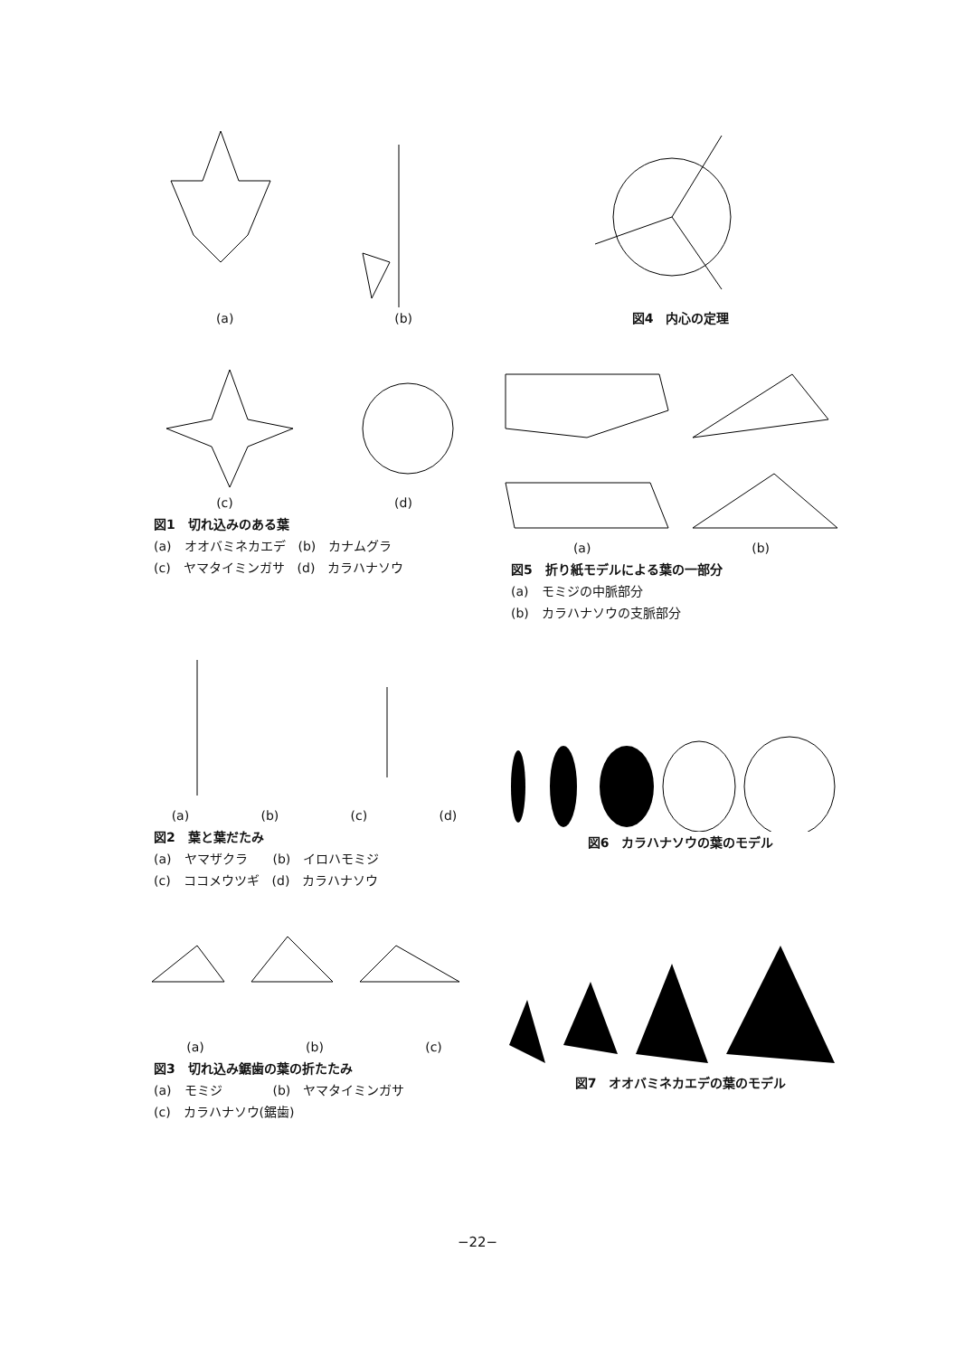(a) (b)
図4　内心の定理
(c) (d)
図1　切れ込みのある葉
(a)　オオバミネカエデ　(b)　カナムグラ
(c)　ヤマタイミンガサ　(d)　カラハナソウ
(a) (b)
図5　折り紙モデルによる葉の一部分
(a)　モミジの中脈部分
(b)　カラハナソウの支脈部分
(a) (b) (c) (d)
図2　葉と葉だたみ
(a)　ヤマザクラ　　(b)　イロハモミジ
(c)　ココメウツギ　(d)　カラハナソウ
図6　カラハナソウの葉のモデル
(a) (b) (c)
図3　切れ込み鋸歯の葉の折たたみ
(a)　モミジ　　　　(b)　ヤマタイミンガサ
(c)　カラハナソウ(鋸歯)
図7　オオバミネカエデの葉のモデル
−22−